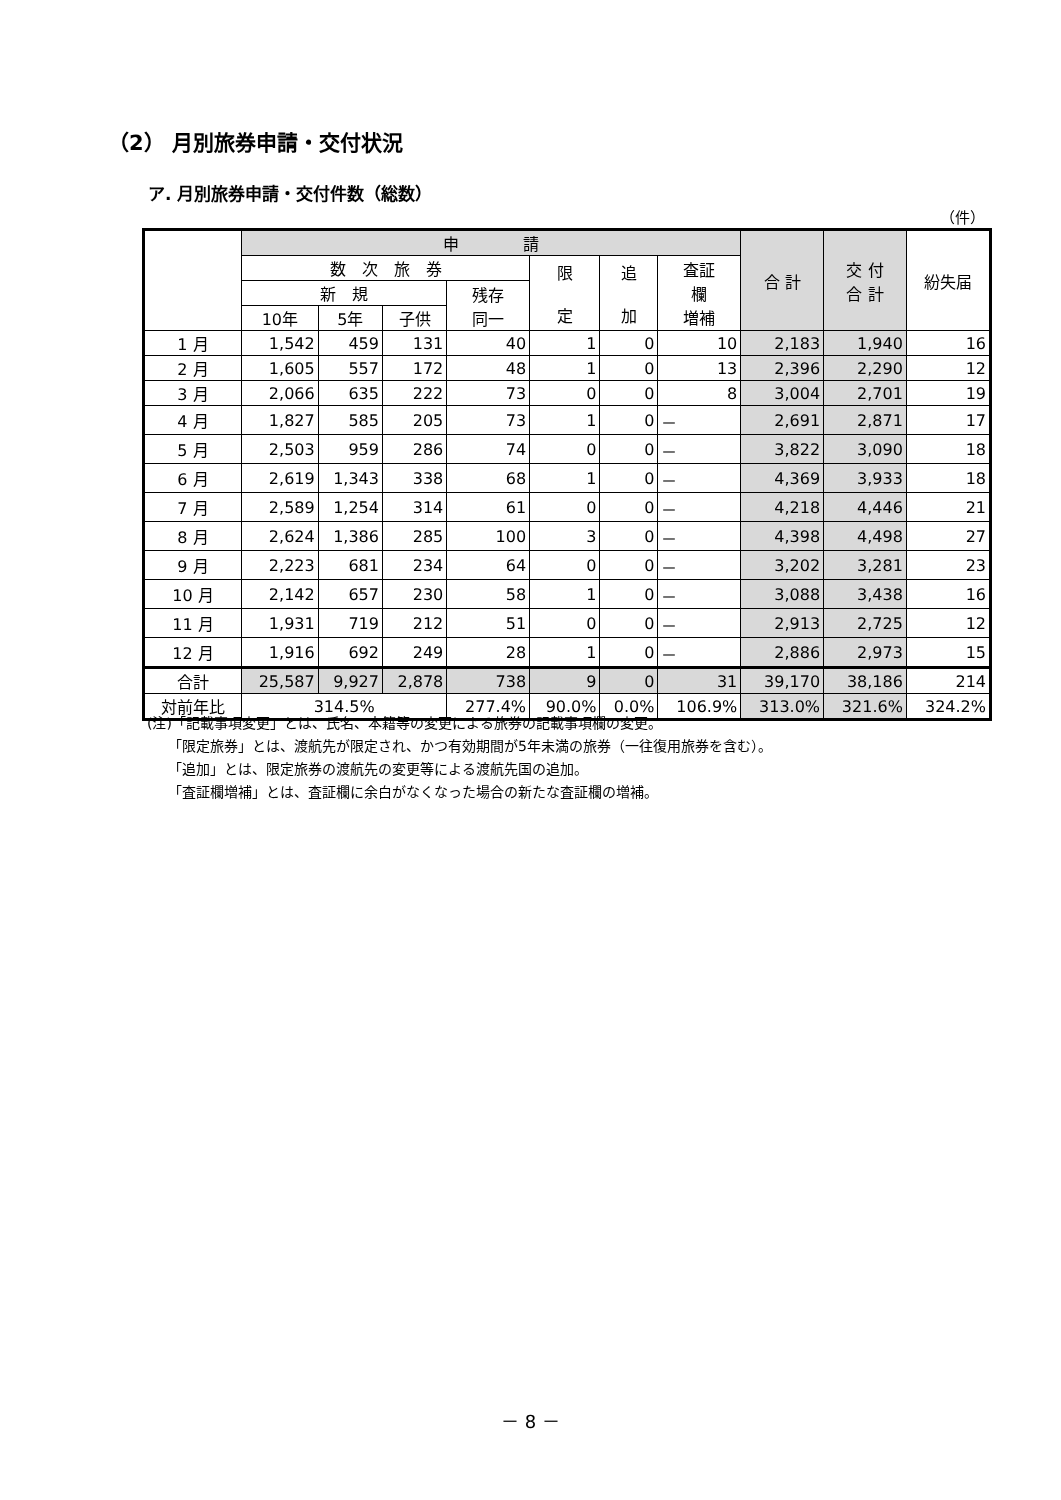（2） 月別旅券申請・交付状況
ア. 月別旅券申請・交付件数（総数）
（件）
| | 申 請 | | | | | | | 合 計 | 交 付 合 計 | 紛失届 |
| --- | --- | --- | --- | --- | --- | --- | --- | --- | --- | --- |
| | 数 次 旅 券 | | | | 限 定 | 追 加 | 査証 欄 増補 | | | |
| | 新 規 | | | 残存 同一 | | | | | | |
| | 10年 | 5年 | 子供 | | | | | | | |
| 1 月 | 1,542 | 459 | 131 | 40 | 1 | 0 | 10 | 2,183 | 1,940 | 16 |
| 2 月 | 1,605 | 557 | 172 | 48 | 1 | 0 | 13 | 2,396 | 2,290 | 12 |
| 3 月 | 2,066 | 635 | 222 | 73 | 0 | 0 | 8 | 3,004 | 2,701 | 19 |
| 4 月 | 1,827 | 585 | 205 | 73 | 1 | 0 | － | 2,691 | 2,871 | 17 |
| 5 月 | 2,503 | 959 | 286 | 74 | 0 | 0 | － | 3,822 | 3,090 | 18 |
| 6 月 | 2,619 | 1,343 | 338 | 68 | 1 | 0 | － | 4,369 | 3,933 | 18 |
| 7 月 | 2,589 | 1,254 | 314 | 61 | 0 | 0 | － | 4,218 | 4,446 | 21 |
| 8 月 | 2,624 | 1,386 | 285 | 100 | 3 | 0 | － | 4,398 | 4,498 | 27 |
| 9 月 | 2,223 | 681 | 234 | 64 | 0 | 0 | － | 3,202 | 3,281 | 23 |
| 10 月 | 2,142 | 657 | 230 | 58 | 1 | 0 | － | 3,088 | 3,438 | 16 |
| 11 月 | 1,931 | 719 | 212 | 51 | 0 | 0 | － | 2,913 | 2,725 | 12 |
| 12 月 | 1,916 | 692 | 249 | 28 | 1 | 0 | － | 2,886 | 2,973 | 15 |
| 合計 | 25,587 | 9,927 | 2,878 | 738 | 9 | 0 | 31 | 39,170 | 38,186 | 214 |
| 対前年比 | 314.5% | | | 277.4% | 90.0% | 0.0% | 106.9% | 313.0% | 321.6% | 324.2% |
(注)「記載事項変更」とは、氏名、本籍等の変更による旅券の記載事項欄の変更。
　　「限定旅券」とは、渡航先が限定され、かつ有効期間が5年未満の旅券（一往復用旅券を含む）。
　　「追加」とは、限定旅券の渡航先の変更等による渡航先国の追加。
　　「査証欄増補」とは、査証欄に余白がなくなった場合の新たな査証欄の増補。
－ 8 －